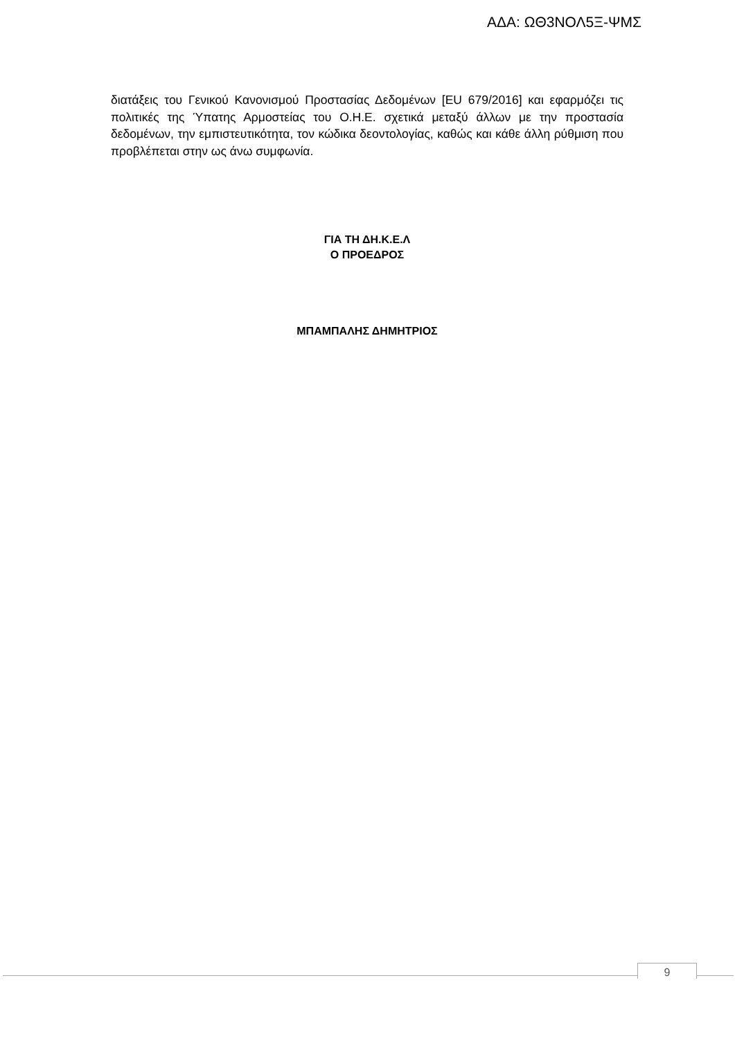ΑΔΑ: ΩΘ3ΝΟΛ5Ξ-ΨΜΣ
διατάξεις του Γενικού Κανονισμού Προστασίας Δεδομένων [EU 679/2016] και εφαρμόζει τις πολιτικές της Ύπατης Αρμοστείας του Ο.Η.Ε. σχετικά μεταξύ άλλων με την προστασία δεδομένων, την εμπιστευτικότητα, τον κώδικα δεοντολογίας, καθώς και κάθε άλλη ρύθμιση που προβλέπεται στην ως άνω συμφωνία.
ΓΙΑ ΤΗ ΔΗ.Κ.Ε.Λ
Ο ΠΡΟΕΔΡΟΣ
ΜΠΑΜΠΑΛΗΣ ΔΗΜΗΤΡΙΟΣ
9